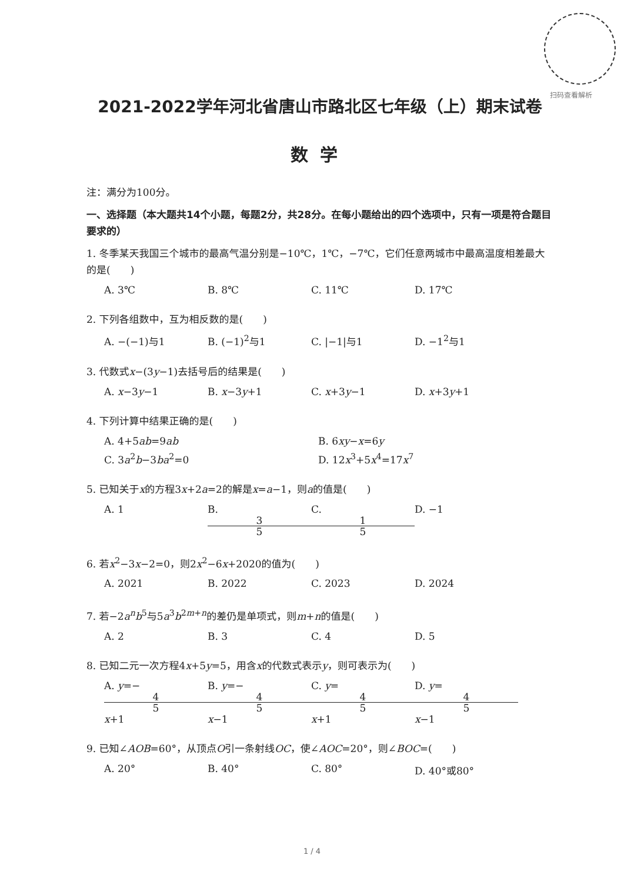扫码查看解析
2021-2022学年河北省唐山市路北区七年级（上）期末试卷
数学
注：满分为100分。
一、选择题（本大题共14个小题，每题2分，共28分。在每小题给出的四个选项中，只有一项是符合题目要求的）
1. 冬季某天我国三个城市的最高气温分别是−10℃，1℃，−7℃，它们任意两城市中最高温度相差最大的是(　　)
A. 3℃ B. 8℃ C. 11℃ D. 17℃
2. 下列各组数中，互为相反数的是(　　)
A. −(−1)与1 B. (−1)<sup>2</sup>与1 C. |−1|与1 D. −1<sup>2</sup>与1
3. 代数式x−(3y−1)去括号后的结果是(　　)
A. x−3y−1 B. x−3y+1 C. x+3y−1 D. x+3y+1
4. 下列计算中结果正确的是(　　)
A. 4+5ab=9ab B. 6xy−x=6y
C. 3a<sup>2</sup>b−3ba<sup>2</sup>=0 D. 12x<sup>3</sup>+5x<sup>4</sup>=17x<sup>7</sup>
5. 已知关于x的方程3x+2a=2的解是x=a−1，则a的值是(　　)
A. 1 B. 3 5 C. 1 5 D. −1
6. 若x<sup>2</sup>−3x−2=0，则2x<sup>2</sup>−6x+2020的值为(　　)
A. 2021 B. 2022 C. 2023 D. 2024
7. 若−2a<sup>n</sup>b<sup>5</sup>与5a<sup>3</sup>b<sup>2m+n</sup>的差仍是单项式，则m+n的值是(　　)
A. 2 B. 3 C. 4 D. 5
8. 已知二元一次方程4x+5y=5，用含x的代数式表示y，则可表示为(　　)
A. y=− 4 5 x+1 B. y=− 4 5 x−1 C. y= 4 5 x+1 D. y= 4 5 x−1
9. 已知∠AOB=60°，从顶点O引一条射线OC，使∠AOC=20°，则∠BOC=(　　)
A. 20° B. 40° C. 80° D. 40°或80°
1 / 4